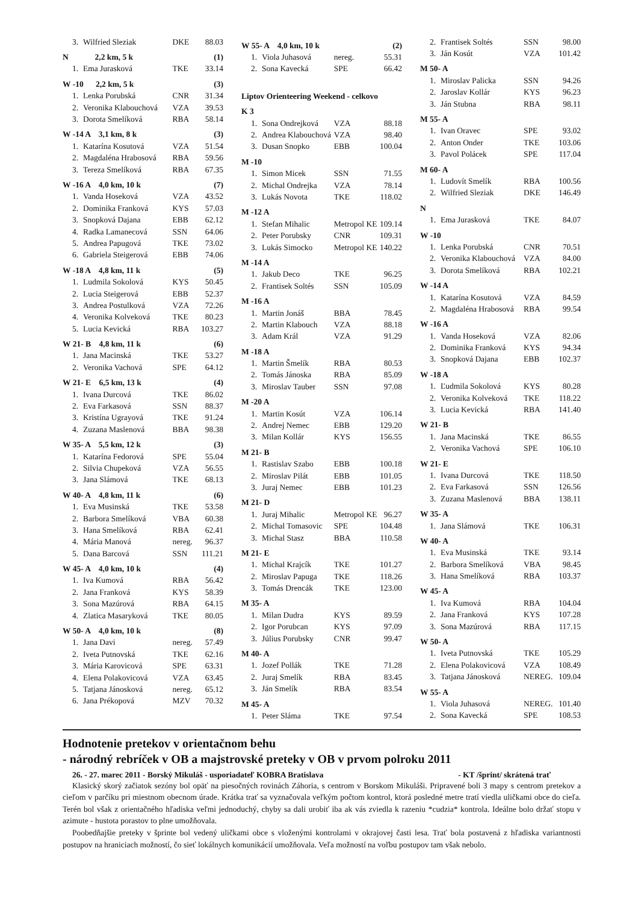| 3. | Wilfried Sleziak | DKE | 88.03 |
| N 2,2 km, 5 k | | | (1) |
| 1. | Ema Jurasková | TKE | 33.14 |
| W -10 2,2 km, 5 k | | | (3) |
| 1. | Lenka Porubská | CNR | 31.34 |
| 2. | Veronika Klabouchová | VZA | 39.53 |
| 3. | Dorota Smelíková | RBA | 58.14 |
| W -14 A 3,1 km, 8 k | | | (3) |
| 1. | Katarína Kosutová | VZA | 51.54 |
| 2. | Magdaléna Hrabosová | RBA | 59.56 |
| 3. | Tereza Smelíková | RBA | 67.35 |
| W -16 A 4,0 km, 10 k | | | (7) |
| 1. | Vanda Hoseková | VZA | 43.52 |
| 2. | Dominika Franková | KYS | 57.03 |
| 3. | Snopková Dajana | EBB | 62.12 |
| 4. | Radka Lamanecová | SSN | 64.06 |
| 5. | Andrea Papugová | TKE | 73.02 |
| 6. | Gabriela Steigerová | EBB | 74.06 |
| W -18 A 4,8 km, 11 k | | | (5) |
| 1. | Ludmila Sokolová | KYS | 50.45 |
| 2. | Lucia Steigerová | EBB | 52.37 |
| 3. | Andrea Postulková | VZA | 72.26 |
| 4. | Veronika Kolveková | TKE | 80.23 |
| 5. | Lucia Kevická | RBA | 103.27 |
| W 21- B 4,8 km, 11 k | | | (6) |
| 1. | Jana Macinská | TKE | 53.27 |
| 2. | Veronika Vachová | SPE | 64.12 |
| W 21- E 6,5 km, 13 k | | | (4) |
| 1. | Ivana Durcová | TKE | 86.02 |
| 2. | Eva Farkasová | SSN | 88.37 |
| 3. | Kristína Ugrayová | TKE | 91.24 |
| 4. | Zuzana Maslenová | BBA | 98.38 |
| W 35- A 5,5 km, 12 k | | | (3) |
| 1. | Katarína Fedorová | SPE | 55.04 |
| 2. | Silvia Chupeková | VZA | 56.55 |
| 3. | Jana Slámová | TKE | 68.13 |
| W 40- A 4,8 km, 11 k | | | (6) |
| 1. | Eva Musinská | TKE | 53.58 |
| 2. | Barbora Smelíková | VBA | 60.38 |
| 3. | Hana Smelíková | RBA | 62.41 |
| 4. | Mária Manová | nereg. | 96.37 |
| 5. | Dana Barcová | SSN | 111.21 |
| W 45- A 4,0 km, 10 k | | | (4) |
| 1. | Iva Kumová | RBA | 56.42 |
| 2. | Jana Franková | KYS | 58.39 |
| 3. | Sona Mazúrová | RBA | 64.15 |
| 4. | Zlatica Masaryková | TKE | 80.05 |
| W 50- A 4,0 km, 10 k | | | (8) |
| 1. | Jana Davi | nereg. | 57.49 |
| 2. | Iveta Putnovská | TKE | 62.16 |
| 3. | Mária Karovicová | SPE | 63.31 |
| 4. | Elena Polakovicová | VZA | 63.45 |
| 5. | Tatjana Jánosková | nereg. | 65.12 |
| 6. | Jana Prékopová | MZV | 70.32 |
| W 55- A 4,0 km, 10 k | | | (2) |
| 1. | Viola Juhasová | nereg. | 55.31 |
| 2. | Sona Kavecká | SPE | 66.42 |
| Liptov Orienteering Weekend - celkovo | | | |
| K 3 | | | |
| 1. | Sona Ondrejková | VZA | 88.18 |
| 2. | Andrea Klabouchová | VZA | 98.40 |
| 3. | Dusan Snopko | EBB | 100.04 |
| M -10 | | | |
| 1. | Simon Micek | SSN | 71.55 |
| 2. | Michal Ondrejka | VZA | 78.14 |
| 3. | Lukás Novota | TKE | 118.02 |
| M -12 A | | | |
| 1. | Stefan Mihalic | Metropol KE | 109.14 |
| 2. | Peter Porubsky | CNR | 109.31 |
| 3. | Lukás Simocko | Metropol KE | 140.22 |
| M -14 A | | | |
| 1. | Jakub Deco | TKE | 96.25 |
| 2. | Frantisek Soltés | SSN | 105.09 |
| M -16 A | | | |
| 1. | Martin Jonáš | BBA | 78.45 |
| 2. | Martin Klabouch | VZA | 88.18 |
| 3. | Adam Král | VZA | 91.29 |
| M -18 A | | | |
| 1. | Martin Šmelík | RBA | 80.53 |
| 2. | Tomás Jánoska | RBA | 85.09 |
| 3. | Miroslav Tauber | SSN | 97.08 |
| M -20 A | | | |
| 1. | Martin Kosút | VZA | 106.14 |
| 2. | Andrej Nemec | EBB | 129.20 |
| 3. | Milan Kollár | KYS | 156.55 |
| M 21- B | | | |
| 1. | Rastislav Szabo | EBB | 100.18 |
| 2. | Miroslav Pilát | EBB | 101.05 |
| 3. | Juraj Nemec | EBB | 101.23 |
| M 21- D | | | |
| 1. | Juraj Mihalic | Metropol KE | 96.27 |
| 2. | Michal Tomasovic | SPE | 104.48 |
| 3. | Michal Stasz | BBA | 110.58 |
| M 21- E | | | |
| 1. | Michal Krajcík | TKE | 101.27 |
| 2. | Miroslav Papuga | TKE | 118.26 |
| 3. | Tomás Drencák | TKE | 123.00 |
| M 35- A | | | |
| 1. | Milan Dudra | KYS | 89.59 |
| 2. | Igor Porubcan | KYS | 97.09 |
| 3. | Július Porubsky | CNR | 99.47 |
| M 40- A | | | |
| 1. | Jozef Pollák | TKE | 71.28 |
| 2. | Juraj Smelík | RBA | 83.45 |
| 3. | Ján Smelík | RBA | 83.54 |
| M 45- A | | | |
| 1. | Peter Sláma | TKE | 97.54 |
| 2. | Frantisek Soltés | SSN | 98.00 |
| 3. | Ján Kosút | VZA | 101.42 |
| M 50- A | | | |
| 1. | Miroslav Palicka | SSN | 94.26 |
| 2. | Jaroslav Kollár | KYS | 96.23 |
| 3. | Ján Stubna | RBA | 98.11 |
| M 55- A | | | |
| 1. | Ivan Oravec | SPE | 93.02 |
| 2. | Anton Onder | TKE | 103.06 |
| 3. | Pavol Polácek | SPE | 117.04 |
| M 60- A | | | |
| 1. | Ludovít Smelík | RBA | 100.56 |
| 2. | Wilfried Sleziak | DKE | 146.49 |
| N | | | |
| 1. | Ema Jurasková | TKE | 84.07 |
| W -10 | | | |
| 1. | Lenka Porubská | CNR | 70.51 |
| 2. | Veronika Klabouchová | VZA | 84.00 |
| 3. | Dorota Smelíková | RBA | 102.21 |
| W -14 A | | | |
| 1. | Katarína Kosutová | VZA | 84.59 |
| 2. | Magdaléna Hrabosová | RBA | 99.54 |
| W -16 A | | | |
| 1. | Vanda Hoseková | VZA | 82.06 |
| 2. | Dominika Franková | KYS | 94.34 |
| 3. | Snopková Dajana | EBB | 102.37 |
| W -18 A | | | |
| 1. | Ľudmila Sokolová | KYS | 80.28 |
| 2. | Veronika Kolveková | TKE | 118.22 |
| 3. | Lucia Kevická | RBA | 141.40 |
| W 21- B | | | |
| 1. | Jana Macinská | TKE | 86.55 |
| 2. | Veronika Vachová | SPE | 106.10 |
| W 21- E | | | |
| 1. | Ivana Durcová | TKE | 118.50 |
| 2. | Eva Farkasová | SSN | 126.56 |
| 3. | Zuzana Maslenová | BBA | 138.11 |
| W 35- A | | | |
| 1. | Jana Slámová | TKE | 106.31 |
| W 40- A | | | |
| 1. | Eva Musinská | TKE | 93.14 |
| 2. | Barbora Smelíková | VBA | 98.45 |
| 3. | Hana Smelíková | RBA | 103.37 |
| W 45- A | | | |
| 1. | Iva Kumová | RBA | 104.04 |
| 2. | Jana Franková | KYS | 107.28 |
| 3. | Sona Mazúrová | RBA | 117.15 |
| W 50- A | | | |
| 1. | Iveta Putnovská | TKE | 105.29 |
| 2. | Elena Polakovicová | VZA | 108.49 |
| 3. | Tatjana Jánosková | NEREG. | 109.04 |
| W 55- A | | | |
| 1. | Viola Juhasová | NEREG. | 101.40 |
| 2. | Sona Kavecká | SPE | 108.53 |
Hodnotenie pretekov v orientačnom behu
- národný rebríček v OB a majstrovské preteky v OB v prvom polroku 2011
26. - 27. marec 2011 - Borský Mikuláš - usporiadateľ KOBRA Bratislava - KT /šprint/ skrátená trať
Klasický skorý začiatok sezóny bol opäť na piesočných rovinách Záhoria, s centrom v Borskom Mikuláši. Pripravené boli 3 mapy s centrom pretekov a cieľom v parčíku pri miestnom obecnom úrade. Krátka trať sa vyznačovala veľkým počtom kontrol, ktorá posledné metre tratí viedla uličkami obce do cieľa. Terén bol však z orientačného hľadiska veľmi jednoduchý, chyby sa dali urobiť iba ak vás zviedla k razeniu *cudzia* kontrola. Ideálne bolo držať stopu v azimute - hustota porastov to plne umožňovala.
Poobedňajšie preteky v šprinte bol vedený uličkami obce s vloženými kontrolami v okrajovej časti lesa. Trať bola postavená z hľadiska variantnosti postupov na hraniciach možností, čo sieť lokálnych komunikácií umožňovala. Veľa možností na voľbu postupov tam však nebolo.